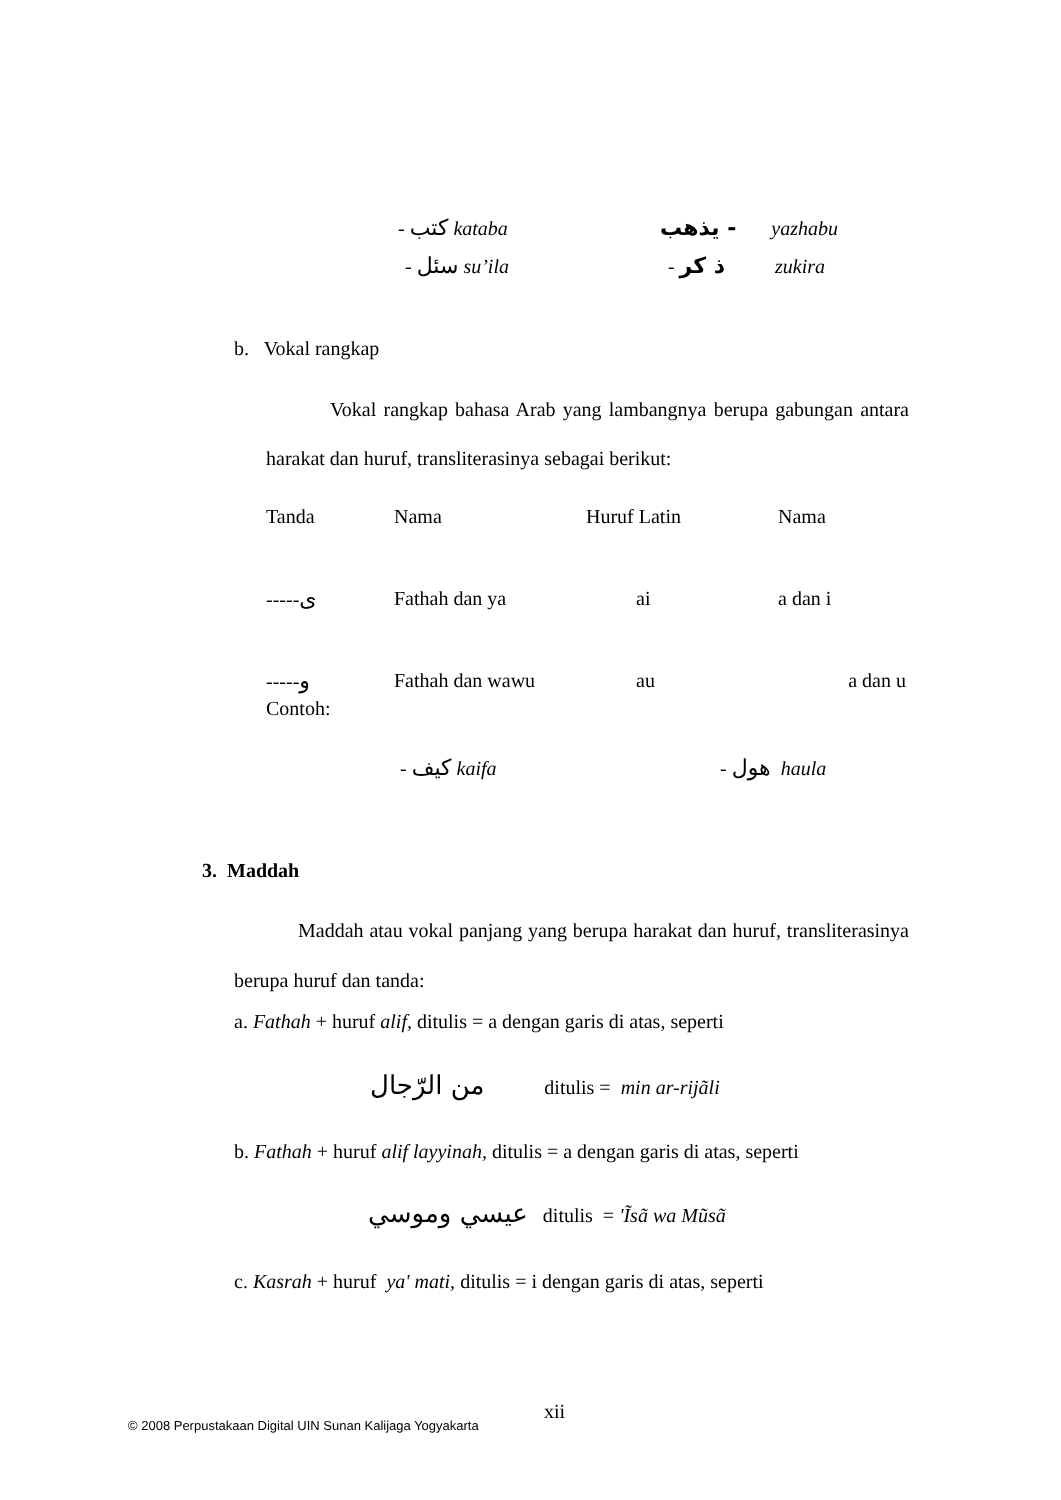- كتب kataba يذهب - yazhabu
- سئل su’ila - ذ كر zukira
b. Vokal rangkap
Vokal rangkap bahasa Arab yang lambangnya berupa gabungan antara harakat dan huruf, transliterasinya sebagai berikut:
| Tanda | Nama | Huruf Latin | Nama |
| ----- ى | Fathah dan ya | ai | a dan i |
| ----- و | Fathah dan wawu | au | a dan u |
Contoh:
- كيف kaifa - هول haula
3. Maddah
Maddah atau vokal panjang yang berupa harakat dan huruf, transliterasinya berupa huruf dan tanda:
a. Fathah + huruf alif, ditulis = a dengan garis di atas, seperti
من الرّجال ditulis = min ar-rijãli
b. Fathah + huruf alif layyinah, ditulis = a dengan garis di atas, seperti
عيسي وموسي ditulis = 'Ĩsã wa Mũsã
c. Kasrah + huruf ya' mati, ditulis = i dengan garis di atas, seperti
xii
© 2008 Perpustakaan Digital UIN Sunan Kalijaga Yogyakarta